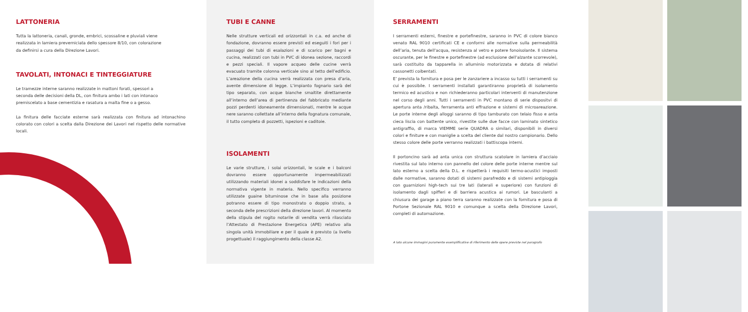LATTONERIA
Tutta la lattoneria, canali, gronde, embrici, scossaline e pluviali viene realizzata in lamiera preverniciata dello spessore 8/10, con colorazione da definirsi a cura della Direzione Lavori.
TAVOLATI, INTONACI E TINTEGGIATURE
Le tramezze interne saranno realizzate in mattoni forati, spessori a seconda delle decisioni della DL, con finitura ambo i lati con intonaco premiscelato a base cementizia e rasatura a malta fine o a gesso.
La finitura delle facciate esterne sarà realizzata con finitura ad intonachino colorato con colori a scelta dalla Direzione dei Lavori nel rispetto delle normative locali.
TUBI E CANNE
Nelle strutture verticali ed orizzontali in c.a. ed anche di fondazione, dovranno essere previsti ed eseguiti i fori per i passaggi dei tubi di esalazioni e di scarico per bagni e cucina, realizzati con tubi in PVC di idonea sezione, raccordi e pezzi speciali. Il vapore acqueo delle cucine verrà evacuato tramite colonna verticale sino al tetto dell’edificio. L’areazione della cucina verrà realizzata con presa d’aria, avente dimensione di legge. L’impianto fognario sarà del tipo separato, con acque bianche smaltite direttamente all’interno dell’area di pertinenza del fabbricato mediante pozzi perdenti idoneamente dimensionati, mentre le acque nere saranno collettate all’interno della fognatura comunale, il tutto completo di pozzetti, ispezioni e caditoie.
ISOLAMENTI
Le varie strutture, i solai orizzontali, le scale e i balconi dovranno essere opportunamente impermeabilizzati utilizzando materiali idonei a soddisfare le indicazioni della normativa vigente in materia. Nello specifico verranno utilizzate guaine bituminose che in base alla posizione potranno essere di tipo monostrato o doppio strato, a seconda delle prescrizioni della direzione lavori. Al momento della stipula del rogito notarile di vendita verrà rilasciato l’Attestato di Prestazione Energetica (APE) relativo alla singola unità immobiliare e per il quale è previsto (a livello progettuale) il raggiungimento della classe A2.
SERRAMENTI
I serramenti esterni, finestre e portefinestre, saranno in PVC di colore bianco venato RAL 9010 certificati CE e conformi alle normative sulla permeabilità dell’aria, tenuta dell’acqua, resistenza al vetro e potere fonoisolante. Il sistema oscurante, per le finestre e portefinestre (ad esclusione dell’alzante scorrevole), sarà costituito da tapparella in alluminio motorizzata e dotata di relativi cassonetti coibentati.
E’ prevista la fornitura e posa per le zanzariere a incasso su tutti i serramenti su cui è possibile. I serramenti installati garantiranno proprietà di isolamento termico ed acustico e non richiederanno particolari interventi di manutenzione nel corso degli anni. Tutti i serramenti in PVC montano di serie dispositvi di apertura anta /ribalta, ferramenta anti effrazione e sistemi di microareazione. Le porte interne degli alloggi saranno di tipo tamburato con telaio fisso e anta cieca liscia con battente unico, rivestite sulle due facce con laminato sintetico antigraffio, di marca VIEMME serie QUADRA o similari, disponibili in diversi colori e finiture e con maniglie a scelta del cliente dal nostro campionario. Dello stesso colore delle porte verranno realizzati i battiscopa interni.
Il portoncino sarà ad anta unica con struttura scatolare in lamiera d’acciaio rivestita sul lato interno con pannello del colore delle porte interne mentre sul lato esterno a scelta della D.L. e rispetterà i requisiti termo-acustici imposti dalle normative, saranno dotati di sistemi parafreddo e di sistemi antipioggia con guarnizioni high-tech sui tre lati (laterali e superiore) con funzioni di isolamento dagli spifferi e di barriera acustica ai rumori. Le basculanti a chiusura dei garage a piano terra saranno realizzate con la fornitura e posa di Portone Sezionale RAL 9010 e comunque a scelta della Direzione Lavori, completi di automazione.
A lato alcune immagini puramente esemplificative di riferimento delle opere previste nel paragrafo